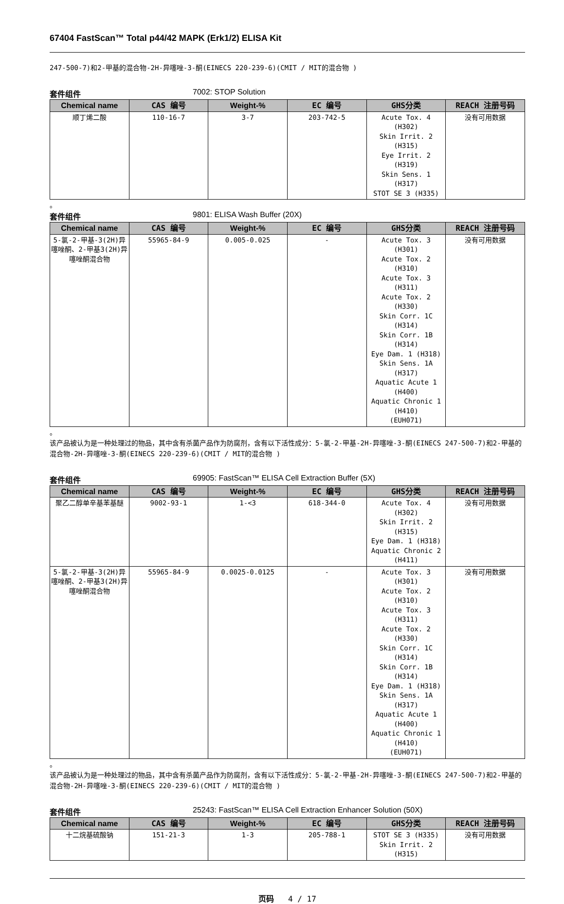67404 FastScan™ Total p44/42 MAPK (Erk1/2) ELISA Kit
247-500-7)和2-甲基的混合物-2H-异噻唑-3-酮(EINECS 220-239-6)(CMIT / MIT的混合物 )
套件组件 7002: STOP Solution
| Chemical name | CAS 编号 | Weight-% | EC 编号 | GHS分类 | REACH 注册号码 |
| --- | --- | --- | --- | --- | --- |
| 顺丁烯二酸 | 110-16-7 | 3-7 | 203-742-5 | Acute Tox. 4 (H302) Skin Irrit. 2 (H315) Eye Irrit. 2 (H319) Skin Sens. 1 (H317) STOT SE 3 (H335) | 没有可用数据 |
。
套件组件 9801: ELISA Wash Buffer (20X)
| Chemical name | CAS 编号 | Weight-% | EC 编号 | GHS分类 | REACH 注册号码 |
| --- | --- | --- | --- | --- | --- |
| 5-氯-2-甲基-3(2H)异噻唑酮、2-甲基3(2H)异噻唑酮混合物 | 55965-84-9 | 0.005-0.025 | - | Acute Tox. 3 (H301) Acute Tox. 2 (H310) Acute Tox. 3 (H311) Acute Tox. 2 (H330) Skin Corr. 1C (H314) Skin Corr. 1B (H314) Eye Dam. 1 (H318) Skin Sens. 1A (H317) Aquatic Acute 1 (H400) Aquatic Chronic 1 (H410) (EUH071) | 没有可用数据 |
。
该产品被认为是一种处理过的物品，其中含有杀菌产品作为防腐剂，含有以下活性成分：5-氯-2-甲基-2H-异噻唑-3-酮(EINECS 247-500-7)和2-甲基的混合物-2H-异噻唑-3-酮(EINECS 220-239-6)(CMIT / MIT的混合物 )
套件组件 69905: FastScan™ ELISA Cell Extraction Buffer (5X)
| Chemical name | CAS 编号 | Weight-% | EC 编号 | GHS分类 | REACH 注册号码 |
| --- | --- | --- | --- | --- | --- |
| 聚乙二醇单辛基苯基醚 | 9002-93-1 | 1-<3 | 618-344-0 | Acute Tox. 4 (H302) Skin Irrit. 2 (H315) Eye Dam. 1 (H318) Aquatic Chronic 2 (H411) | 没有可用数据 |
| 5-氯-2-甲基-3(2H)异噻唑酮、2-甲基3(2H)异噻唑酮混合物 | 55965-84-9 | 0.0025-0.0125 | - | Acute Tox. 3 (H301) Acute Tox. 2 (H310) Acute Tox. 3 (H311) Acute Tox. 2 (H330) Skin Corr. 1C (H314) Skin Corr. 1B (H314) Eye Dam. 1 (H318) Skin Sens. 1A (H317) Aquatic Acute 1 (H400) Aquatic Chronic 1 (H410) (EUH071) | 没有可用数据 |
。
该产品被认为是一种处理过的物品，其中含有杀菌产品作为防腐剂，含有以下活性成分：5-氯-2-甲基-2H-异噻唑-3-酮(EINECS 247-500-7)和2-甲基的混合物-2H-异噻唑-3-酮(EINECS 220-239-6)(CMIT / MIT的混合物 )
套件组件 25243: FastScan™ ELISA Cell Extraction Enhancer Solution (50X)
| Chemical name | CAS 编号 | Weight-% | EC 编号 | GHS分类 | REACH 注册号码 |
| --- | --- | --- | --- | --- | --- |
| 十二烷基硫酸钠 | 151-21-3 | 1-3 | 205-788-1 | STOT SE 3 (H335) Skin Irrit. 2 (H315) | 没有可用数据 |
页码 4 / 17